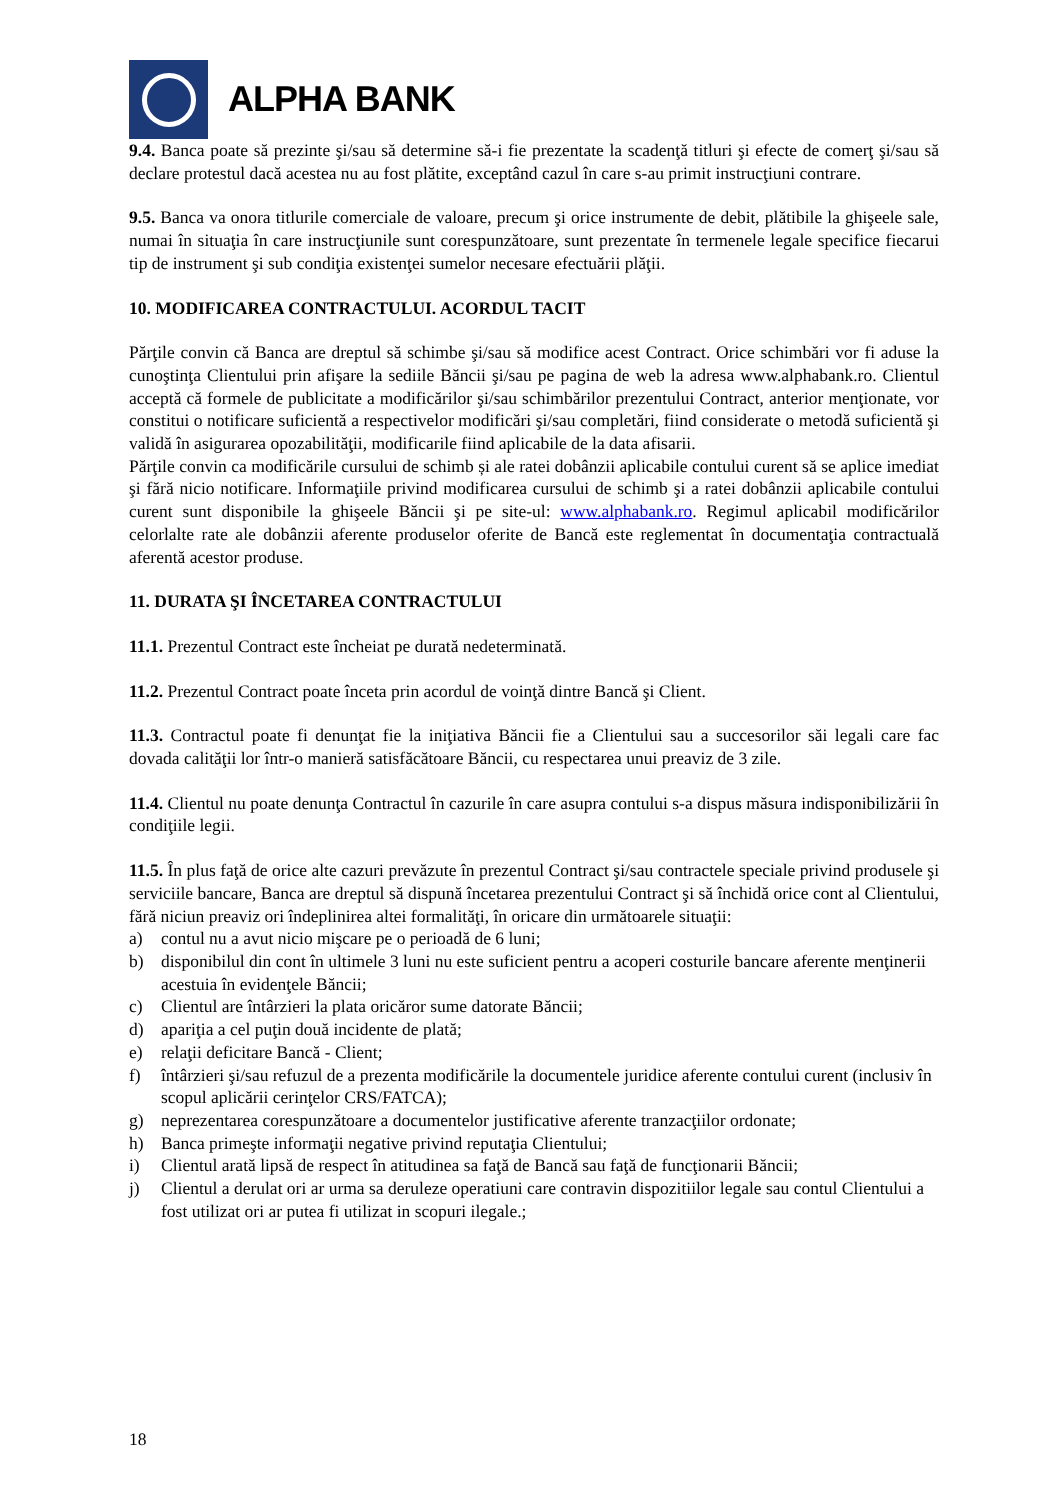ALPHA BANK
9.4. Banca poate să prezinte şi/sau să determine să-i fie prezentate la scadenţă titluri şi efecte de comerţ şi/sau să declare protestul dacă acestea nu au fost plătite, exceptând cazul în care s-au primit instrucţiuni contrare.
9.5. Banca va onora titlurile comerciale de valoare, precum şi orice instrumente de debit, plătibile la ghişeele sale, numai în situaţia în care instrucţiunile sunt corespunzătoare, sunt prezentate în termenele legale specifice fiecarui tip de instrument şi sub condiţia existenţei sumelor necesare efectuării plăţii.
10. MODIFICAREA CONTRACTULUI. ACORDUL TACIT
Părţile convin că Banca are dreptul să schimbe şi/sau să modifice acest Contract. Orice schimbări vor fi aduse la cunoştinţa Clientului prin afişare la sediile Băncii şi/sau pe pagina de web la adresa www.alphabank.ro. Clientul acceptă că formele de publicitate a modificărilor şi/sau schimbărilor prezentului Contract, anterior menţionate, vor constitui o notificare suficientă a respectivelor modificări şi/sau completări, fiind considerate o metodă suficientă şi validă în asigurarea opozabilităţii, modificarile fiind aplicabile de la data afisarii.
Părţile convin ca modificările cursului de schimb și ale ratei dobânzii aplicabile contului curent să se aplice imediat şi fără nicio notificare. Informaţiile privind modificarea cursului de schimb şi a ratei dobânzii aplicabile contului curent sunt disponibile la ghişeele Băncii şi pe site-ul: www.alphabank.ro. Regimul aplicabil modificărilor celorlalte rate ale dobânzii aferente produselor oferite de Bancă este reglementat în documentaţia contractuală aferentă acestor produse.
11. DURATA ŞI ÎNCETAREA CONTRACTULUI
11.1. Prezentul Contract este încheiat pe durată nedeterminată.
11.2. Prezentul Contract poate înceta prin acordul de voinţă dintre Bancă şi Client.
11.3. Contractul poate fi denunţat fie la iniţiativa Băncii fie a Clientului sau a succesorilor săi legali care fac dovada calităţii lor într-o manieră satisfăcătoare Băncii, cu respectarea unui preaviz de 3 zile.
11.4. Clientul nu poate denunţa Contractul în cazurile în care asupra contului s-a dispus măsura indisponibilizării în condiţiile legii.
11.5. În plus faţă de orice alte cazuri prevăzute în prezentul Contract şi/sau contractele speciale privind produsele şi serviciile bancare, Banca are dreptul să dispună încetarea prezentului Contract şi să închidă orice cont al Clientului, fără niciun preaviz ori îndeplinirea altei formalităţi, în oricare din următoarele situaţii:
a) contul nu a avut nicio mişcare pe o perioadă de 6 luni;
b) disponibilul din cont în ultimele 3 luni nu este suficient pentru a acoperi costurile bancare aferente menţinerii acestuia în evidenţele Băncii;
c) Clientul are întârzieri la plata oricăror sume datorate Băncii;
d) apariţia a cel puţin două incidente de plată;
e) relaţii deficitare Bancă - Client;
f) întârzieri şi/sau refuzul de a prezenta modificările la documentele juridice aferente contului curent (inclusiv în scopul aplicării cerinţelor CRS/FATCA);
g) neprezentarea corespunzătoare a documentelor justificative aferente tranzacţiilor ordonate;
h) Banca primeşte informaţii negative privind reputaţia Clientului;
i) Clientul arată lipsă de respect în atitudinea sa faţă de Bancă sau faţă de funcţionarii Băncii;
j) Clientul a derulat ori ar urma sa deruleze operatiuni care contravin dispozitiilor legale sau contul Clientului a fost utilizat ori ar putea fi utilizat in scopuri ilegale.;
18